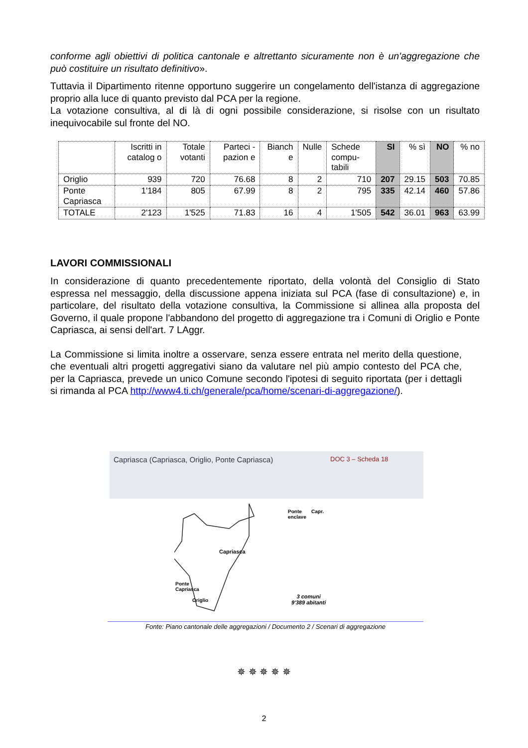conforme agli obiettivi di politica cantonale e altrettanto sicuramente non è un'aggregazione che può costituire un risultato definitivo».
Tuttavia il Dipartimento ritenne opportuno suggerire un congelamento dell'istanza di aggregazione proprio alla luce di quanto previsto dal PCA per la regione.
La votazione consultiva, al di là di ogni possibile considerazione, si risolse con un risultato inequivocabile sul fronte del NO.
| | Iscritti in catalog o | Totale votanti | Parteci - pazion e | Bianch e | Nulle | Schede compu- tabili | SI | % sì | NO | % no |
| --- | --- | --- | --- | --- | --- | --- | --- | --- | --- | --- |
| Origlio | 939 | 720 | 76.68 | 8 | 2 | 710 | 207 | 29.15 | 503 | 70.85 |
| Ponte Capriasca | 1'184 | 805 | 67.99 | 8 | 2 | 795 | 335 | 42.14 | 460 | 57.86 |
| TOTALE | 2'123 | 1'525 | 71.83 | 16 | 4 | 1'505 | 542 | 36.01 | 963 | 63.99 |
LAVORI COMMISSIONALI
In considerazione di quanto precedentemente riportato, della volontà del Consiglio di Stato espressa nel messaggio, della discussione appena iniziata sul PCA (fase di consultazione) e, in particolare, del risultato della votazione consultiva, la Commissione si allinea alla proposta del Governo, il quale propone l'abbandono del progetto di aggregazione tra i Comuni di Origlio e Ponte Capriasca, ai sensi dell'art. 7 LAggr.
La Commissione si limita inoltre a osservare, senza essere entrata nel merito della questione, che eventuali altri progetti aggregativi siano da valutare nel più ampio contesto del PCA che, per la Capriasca, prevede un unico Comune secondo l'ipotesi di seguito riportata (per i dettagli si rimanda al PCA http://www4.ti.ch/generale/pca/home/scenari-di-aggregazione/).
Capriasca (Capriasca, Origlio, Ponte Capriasca) DOC 3 – Scheda 18
Capriasca
Ponte
enclave
Capr.
Ponte
Capriasca
Origlio
3 comuni
9'389 abitanti
Fonte: Piano cantonale delle aggregazioni / Documento 2 / Scenari di aggregazione
✵ ✵ ✵ ✵ ✵
2